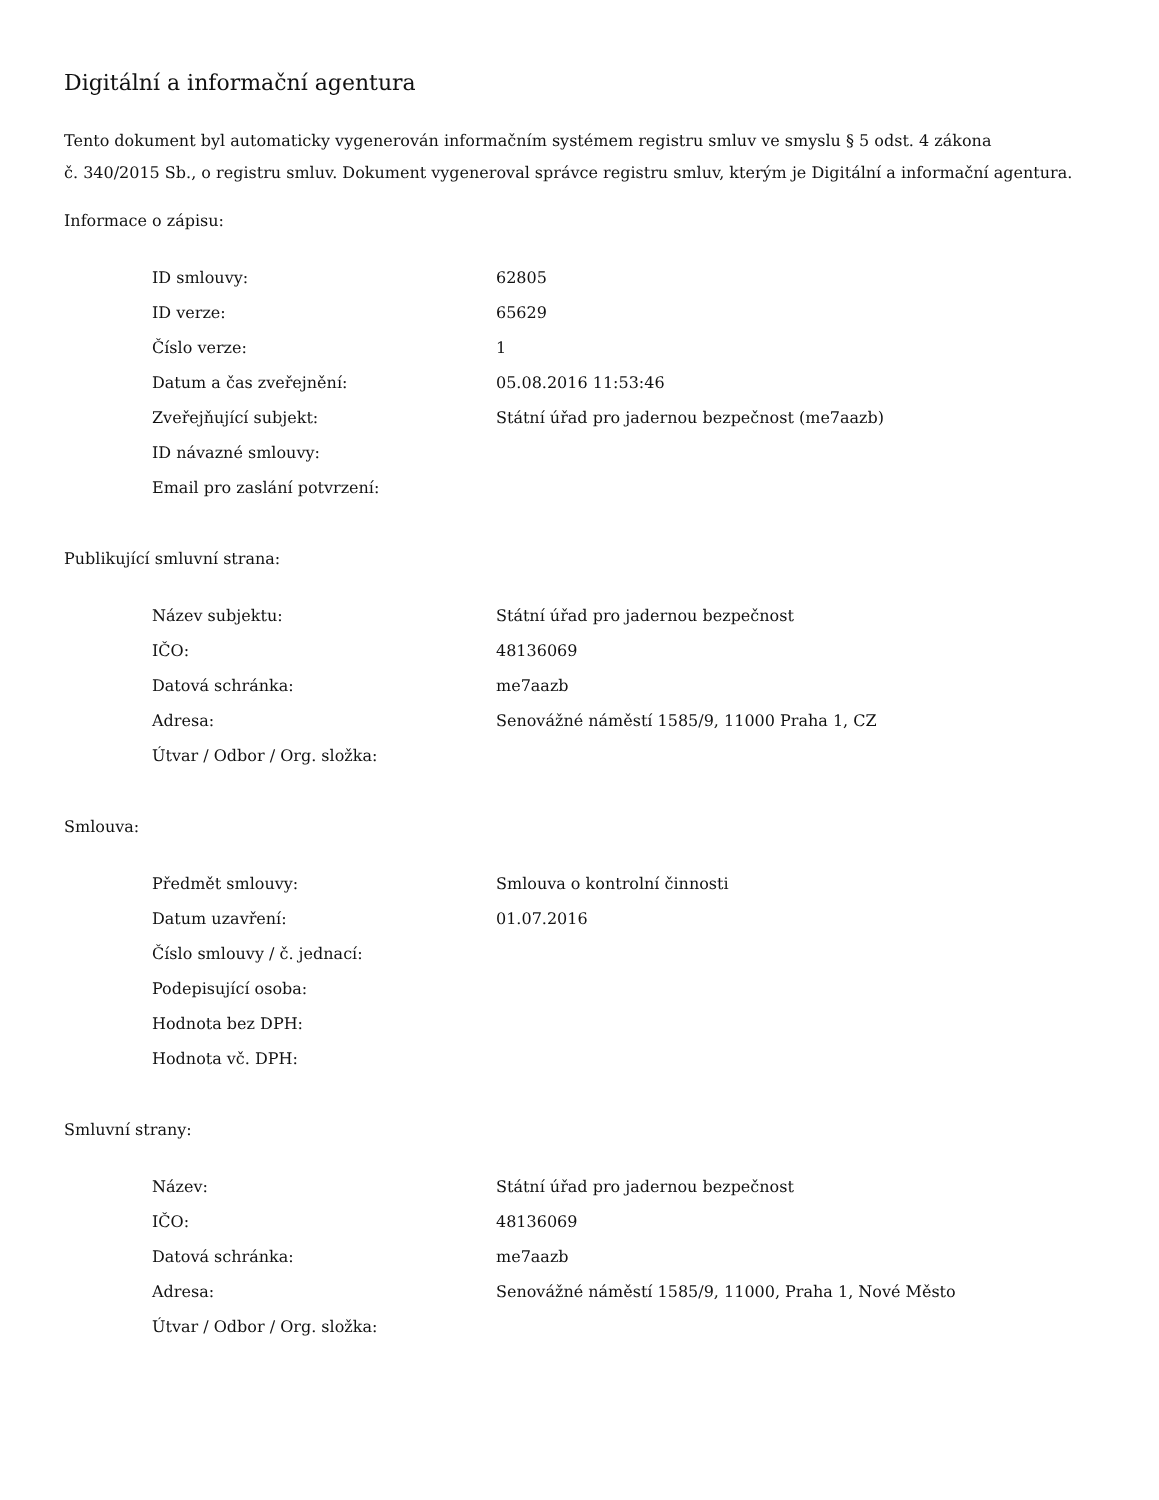Digitální a informační agentura
Tento dokument byl automaticky vygenerován informačním systémem registru smluv ve smyslu § 5 odst. 4 zákona
č. 340/2015 Sb., o registru smluv. Dokument vygeneroval správce registru smluv, kterým je Digitální a informační agentura.
Informace o zápisu:
| ID smlouvy: | 62805 |
| ID verze: | 65629 |
| Číslo verze: | 1 |
| Datum a čas zveřejnění: | 05.08.2016 11:53:46 |
| Zveřejňující subjekt: | Státní úřad pro jadernou bezpečnost (me7aazb) |
| ID návazné smlouvy: | |
| Email pro zaslání potvrzení: | |
Publikující smluvní strana:
| Název subjektu: | Státní úřad pro jadernou bezpečnost |
| IČO: | 48136069 |
| Datová schránka: | me7aazb |
| Adresa: | Senovážné náměstí 1585/9, 11000 Praha 1, CZ |
| Útvar / Odbor / Org. složka: | |
Smlouva:
| Předmět smlouvy: | Smlouva o kontrolní činnosti |
| Datum uzavření: | 01.07.2016 |
| Číslo smlouvy / č. jednací: | |
| Podepisující osoba: | |
| Hodnota bez DPH: | |
| Hodnota vč. DPH: | |
Smluvní strany:
| Název: | Státní úřad pro jadernou bezpečnost |
| IČO: | 48136069 |
| Datová schránka: | me7aazb |
| Adresa: | Senovážné náměstí 1585/9, 11000, Praha 1, Nové Město |
| Útvar / Odbor / Org. složka: | |